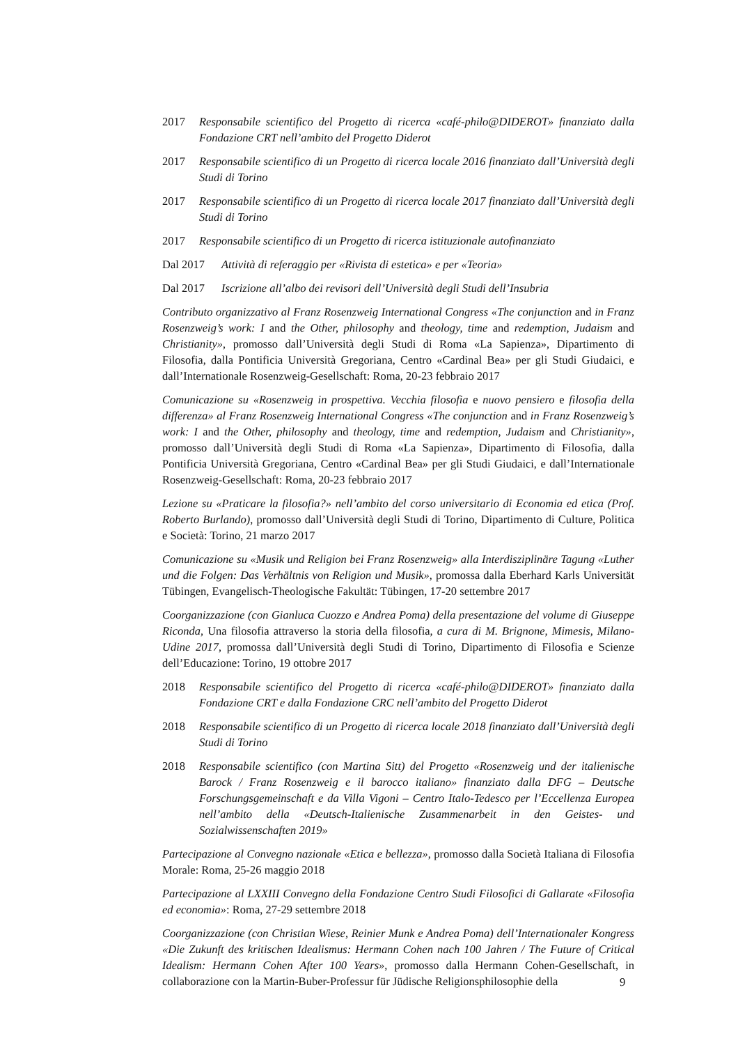2017 Responsabile scientifico del Progetto di ricerca «café-philo@DIDEROT» finanziato dalla Fondazione CRT nell’ambito del Progetto Diderot
2017 Responsabile scientifico di un Progetto di ricerca locale 2016 finanziato dall’Università degli Studi di Torino
2017 Responsabile scientifico di un Progetto di ricerca locale 2017 finanziato dall’Università degli Studi di Torino
2017 Responsabile scientifico di un Progetto di ricerca istituzionale autofinanziato
Dal 2017 Attività di referaggio per «Rivista di estetica» e per «Teoria»
Dal 2017 Iscrizione all’albo dei revisori dell’Università degli Studi dell’Insubria
Contributo organizzativo al Franz Rosenzweig International Congress «The conjunction and in Franz Rosenzweig’s work: I and the Other, philosophy and theology, time and redemption, Judaism and Christianity», promosso dall’Università degli Studi di Roma «La Sapienza», Dipartimento di Filosofia, dalla Pontificia Università Gregoriana, Centro «Cardinal Bea» per gli Studi Giudaici, e dall’Internationale Rosenzweig-Gesellschaft: Roma, 20-23 febbraio 2017
Comunicazione su «Rosenzweig in prospettiva. Vecchia filosofia e nuovo pensiero e filosofia della differenza» al Franz Rosenzweig International Congress «The conjunction and in Franz Rosenzweig’s work: I and the Other, philosophy and theology, time and redemption, Judaism and Christianity», promosso dall’Università degli Studi di Roma «La Sapienza», Dipartimento di Filosofia, dalla Pontificia Università Gregoriana, Centro «Cardinal Bea» per gli Studi Giudaici, e dall’Internationale Rosenzweig-Gesellschaft: Roma, 20-23 febbraio 2017
Lezione su «Praticare la filosofia?» nell’ambito del corso universitario di Economia ed etica (Prof. Roberto Burlando), promosso dall’Università degli Studi di Torino, Dipartimento di Culture, Politica e Società: Torino, 21 marzo 2017
Comunicazione su «Musik und Religion bei Franz Rosenzweig» alla Interdisziplinäre Tagung «Luther und die Folgen: Das Verhältnis von Religion und Musik», promossa dalla Eberhard Karls Universität Tübingen, Evangelisch-Theologische Fakultät: Tübingen, 17-20 settembre 2017
Coorganizzazione (con Gianluca Cuozzo e Andrea Poma) della presentazione del volume di Giuseppe Riconda, Una filosofia attraverso la storia della filosofia, a cura di M. Brignone, Mimesis, Milano-Udine 2017, promossa dall’Università degli Studi di Torino, Dipartimento di Filosofia e Scienze dell’Educazione: Torino, 19 ottobre 2017
2018 Responsabile scientifico del Progetto di ricerca «café-philo@DIDEROT» finanziato dalla Fondazione CRT e dalla Fondazione CRC nell’ambito del Progetto Diderot
2018 Responsabile scientifico di un Progetto di ricerca locale 2018 finanziato dall’Università degli Studi di Torino
2018 Responsabile scientifico (con Martina Sitt) del Progetto «Rosenzweig und der italienische Barock / Franz Rosenzweig e il barocco italiano» finanziato dalla DFG – Deutsche Forschungsgemeinschaft e da Villa Vigoni – Centro Italo-Tedesco per l’Eccellenza Europea nell’ambito della «Deutsch-Italienische Zusammenarbeit in den Geistes- und Sozialwissenschaften 2019»
Partecipazione al Convegno nazionale «Etica e bellezza», promosso dalla Società Italiana di Filosofia Morale: Roma, 25-26 maggio 2018
Partecipazione al LXXIII Convegno della Fondazione Centro Studi Filosofici di Gallarate «Filosofia ed economia»: Roma, 27-29 settembre 2018
Coorganizzazione (con Christian Wiese, Reinier Munk e Andrea Poma) dell’Internationaler Kongress «Die Zukunft des kritischen Idealismus: Hermann Cohen nach 100 Jahren / The Future of Critical Idealism: Hermann Cohen After 100 Years», promosso dalla Hermann Cohen-Gesellschaft, in collaborazione con la Martin-Buber-Professur für Jüdische Religionsphilosophie della
9